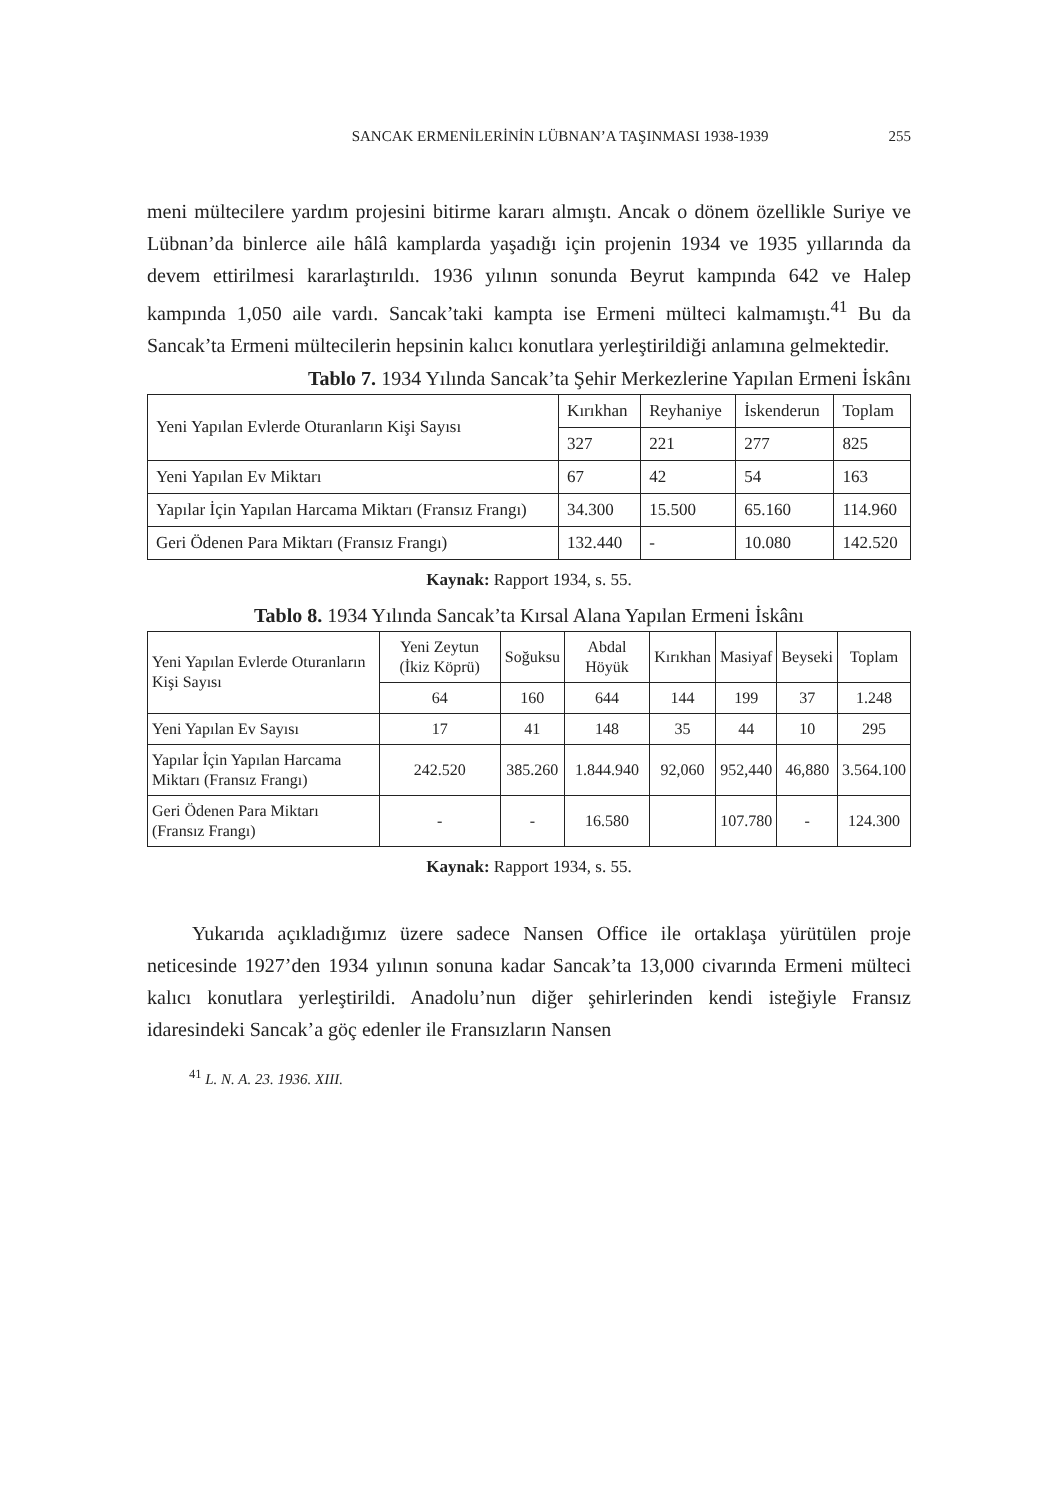SANCAK ERMENİLERİNİN LÜBNAN’A TAŞINMASI 1938-1939 255
meni mültecilere yardım projesini bitirme kararı almıştı. Ancak o dönem özellikle Suriye ve Lübnan’da binlerce aile hâlâ kamplarda yaşadığı için projenin 1934 ve 1935 yıllarında da devem ettirilmesi kararlaştırıldı. 1936 yılının sonunda Beyrut kampında 642 ve Halep kampında 1,050 aile vardı. Sancak’taki kampta ise Ermeni mülteci kalmamıştı.<sup>41</sup> Bu da Sancak’ta Ermeni mültecilerin hepsinin kalıcı konutlara yerleştirildiği anlamına gelmektedir.
Tablo 7. 1934 Yılında Sancak’ta Şehir Merkezlerine Yapılan Ermeni İskânı
| Yeni Yapılan Evlerde Oturanların Kişi Sayısı | Kırıkhan | Reyhaniye | İskenderun | Toplam |
| | 327 | 221 | 277 | 825 |
| Yeni Yapılan Ev Miktarı | 67 | 42 | 54 | 163 |
| Yapılar İçin Yapılan Harcama Miktarı (Fransız Frangı) | 34.300 | 15.500 | 65.160 | 114.960 |
| Geri Ödenen Para Miktarı (Fransız Frangı) | 132.440 | - | 10.080 | 142.520 |
Kaynak: Rapport 1934, s. 55.
Tablo 8. 1934 Yılında Sancak’ta Kırsal Alana Yapılan Ermeni İskânı
| Yeni Yapılan Evlerde Oturanların Kişi Sayısı | Yeni Zeytun (İkiz Köprü) | Soğuksu | Abdal Höyük | Kırıkhan | Masiyaf | Beyseki | Toplam |
| | 64 | 160 | 644 | 144 | 199 | 37 | 1.248 |
| Yeni Yapılan Ev Sayısı | 17 | 41 | 148 | 35 | 44 | 10 | 295 |
| Yapılar İçin Yapılan Harcama Miktarı (Fransız Frangı) | 242.520 | 385.260 | 1.844.940 | 92,060 | 952,440 | 46,880 | 3.564.100 |
| Geri Ödenen Para Miktarı (Fransız Frangı) | - | - | 16.580 | | 107.780 | - | 124.300 |
Kaynak: Rapport 1934, s. 55.
Yukarıda açıkladığımız üzere sadece Nansen Office ile ortaklaşa yürütülen proje neticesinde 1927’den 1934 yılının sonuna kadar Sancak’ta 13,000 civarında Ermeni mülteci kalıcı konutlara yerleştirildi. Anadolu’nun diğer şehirlerinden kendi isteğiyle Fransız idaresindeki Sancak’a göç edenler ile Fransızların Nansen
<sup>41</sup> L. N. A. 23. 1936. XIII.